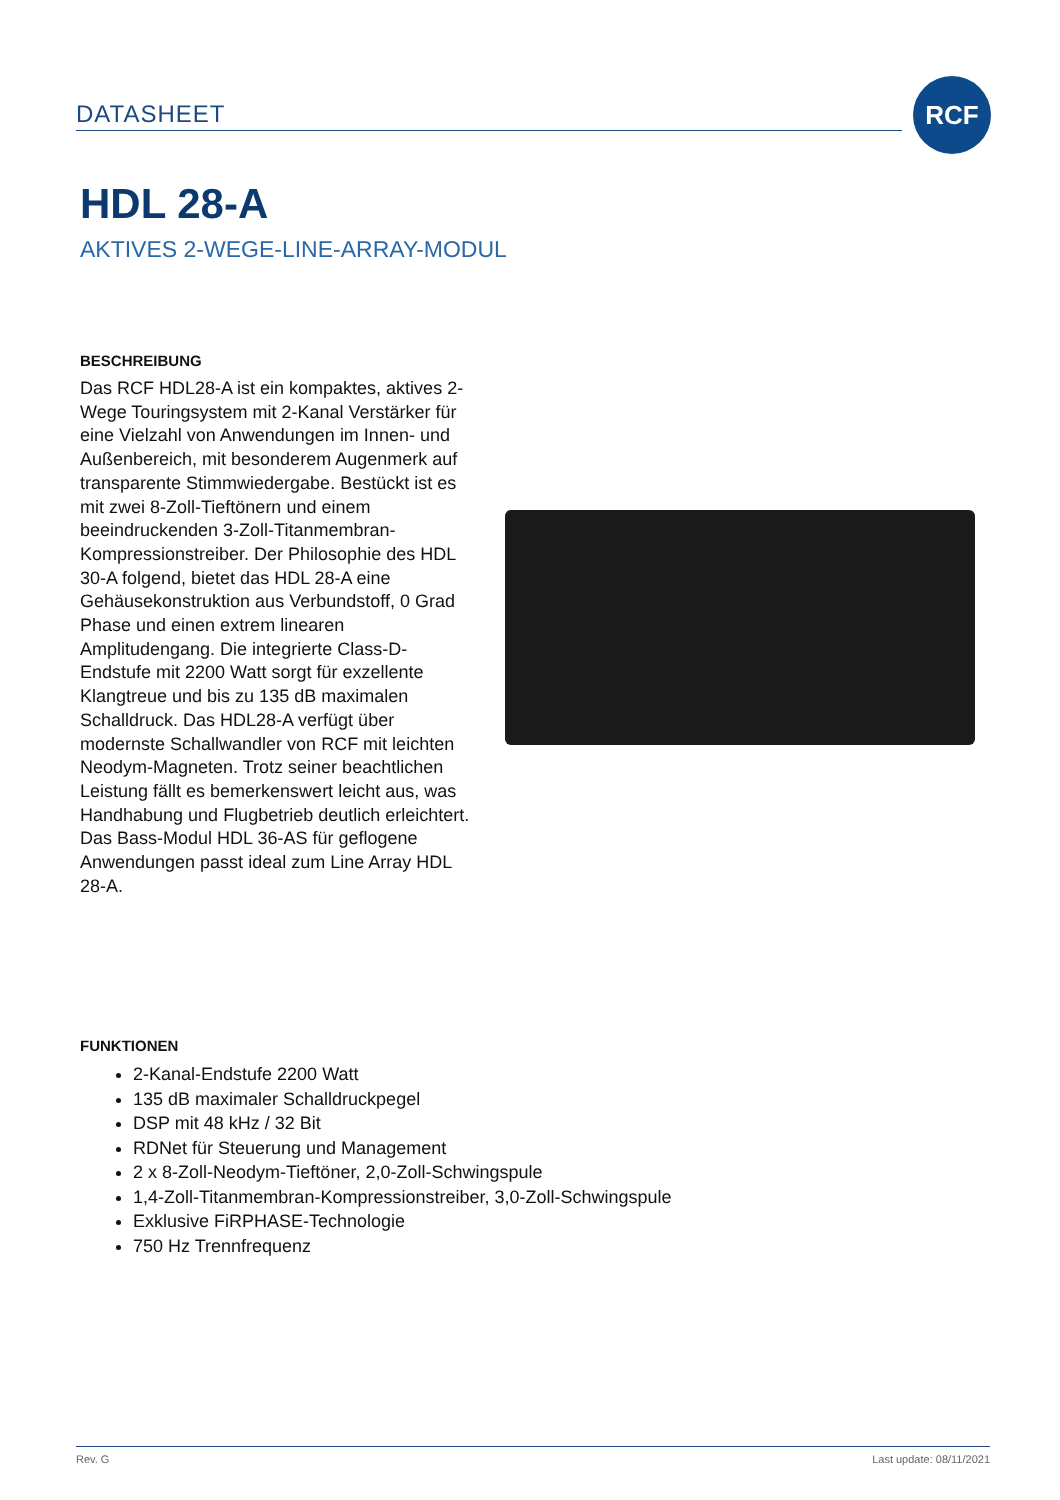DATASHEET
RCF
HDL 28-A
AKTIVES 2-WEGE-LINE-ARRAY-MODUL
BESCHREIBUNG
Das RCF HDL28-A ist ein kompaktes, aktives 2-Wege Touringsystem mit 2-Kanal Verstärker für eine Vielzahl von Anwendungen im Innen- und Außenbereich, mit besonderem Augenmerk auf transparente Stimmwiedergabe. Bestückt ist es mit zwei 8-Zoll-Tieftönern und einem beeindruckenden 3-Zoll-Titanmembran-Kompressionstreiber. Der Philosophie des HDL 30-A folgend, bietet das HDL 28-A eine Gehäusekonstruktion aus Verbundstoff, 0 Grad Phase und einen extrem linearen Amplitudengang. Die integrierte Class-D-Endstufe mit 2200 Watt sorgt für exzellente Klangtreue und bis zu 135 dB maximalen Schalldruck. Das HDL28-A verfügt über modernste Schallwandler von RCF mit leichten Neodym-Magneten. Trotz seiner beachtlichen Leistung fällt es bemerkenswert leicht aus, was Handhabung und Flugbetrieb deutlich erleichtert.
Das Bass-Modul HDL 36-AS für geflogene Anwendungen passt ideal zum Line Array HDL 28-A.
FUNKTIONEN
2-Kanal-Endstufe 2200 Watt
135 dB maximaler Schalldruckpegel
DSP mit 48 kHz / 32 Bit
RDNet für Steuerung und Management
2 x 8-Zoll-Neodym-Tieftöner, 2,0-Zoll-Schwingspule
1,4-Zoll-Titanmembran-Kompressionstreiber, 3,0-Zoll-Schwingspule
Exklusive FiRPHASE-Technologie
750 Hz Trennfrequenz
Rev. G Last update: 08/11/2021